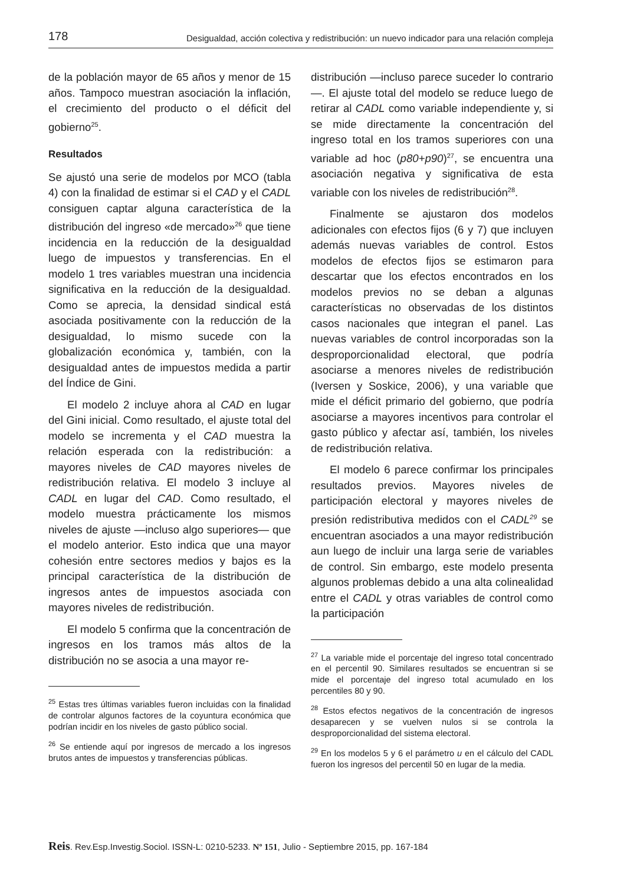178 Desigualdad, acción colectiva y redistribución: un nuevo indicador para una relación compleja
de la población mayor de 65 años y menor de 15 años. Tampoco muestran asociación la inflación, el crecimiento del producto o el déficit del gobierno<sup>25</sup>.
Resultados
Se ajustó una serie de modelos por MCO (tabla 4) con la finalidad de estimar si el CAD y el CADL consiguen captar alguna característica de la distribución del ingreso «de mercado»<sup>26</sup> que tiene incidencia en la reducción de la desigualdad luego de impuestos y transferencias. En el modelo 1 tres variables muestran una incidencia significativa en la reducción de la desigualdad. Como se aprecia, la densidad sindical está asociada positivamente con la reducción de la desigualdad, lo mismo sucede con la globalización económica y, también, con la desigualdad antes de impuestos medida a partir del Índice de Gini.
El modelo 2 incluye ahora al CAD en lugar del Gini inicial. Como resultado, el ajuste total del modelo se incrementa y el CAD muestra la relación esperada con la redistribución: a mayores niveles de CAD mayores niveles de redistribución relativa. El modelo 3 incluye al CADL en lugar del CAD. Como resultado, el modelo muestra prácticamente los mismos niveles de ajuste —incluso algo superiores— que el modelo anterior. Esto indica que una mayor cohesión entre sectores medios y bajos es la principal característica de la distribución de ingresos antes de impuestos asociada con mayores niveles de redistribución.
El modelo 5 confirma que la concentración de ingresos en los tramos más altos de la distribución no se asocia a una mayor re-
<sup>25</sup> Estas tres últimas variables fueron incluidas con la finalidad de controlar algunos factores de la coyuntura económica que podrían incidir en los niveles de gasto público social.
<sup>26</sup> Se entiende aquí por ingresos de mercado a los ingresos brutos antes de impuestos y transferencias públicas.
distribución —incluso parece suceder lo contrario—. El ajuste total del modelo se reduce luego de retirar al CADL como variable independiente y, si se mide directamente la concentración del ingreso total en los tramos superiores con una variable ad hoc (p80+p90)<sup>27</sup>, se encuentra una asociación negativa y significativa de esta variable con los niveles de redistribución<sup>28</sup>.
Finalmente se ajustaron dos modelos adicionales con efectos fijos (6 y 7) que incluyen además nuevas variables de control. Estos modelos de efectos fijos se estimaron para descartar que los efectos encontrados en los modelos previos no se deban a algunas características no observadas de los distintos casos nacionales que integran el panel. Las nuevas variables de control incorporadas son la desproporcionalidad electoral, que podría asociarse a menores niveles de redistribución (Iversen y Soskice, 2006), y una variable que mide el déficit primario del gobierno, que podría asociarse a mayores incentivos para controlar el gasto público y afectar así, también, los niveles de redistribución relativa.
El modelo 6 parece confirmar los principales resultados previos. Mayores niveles de participación electoral y mayores niveles de presión redistributiva medidos con el CADL<sup>29</sup> se encuentran asociados a una mayor redistribución aun luego de incluir una larga serie de variables de control. Sin embargo, este modelo presenta algunos problemas debido a una alta colinealidad entre el CADL y otras variables de control como la participación
<sup>27</sup> La variable mide el porcentaje del ingreso total concentrado en el percentil 90. Similares resultados se encuentran si se mide el porcentaje del ingreso total acumulado en los percentiles 80 y 90.
<sup>28</sup> Estos efectos negativos de la concentración de ingresos desaparecen y se vuelven nulos si se controla la desproporcionalidad del sistema electoral.
<sup>29</sup> En los modelos 5 y 6 el parámetro u en el cálculo del CADL fueron los ingresos del percentil 50 en lugar de la media.
Reis. Rev.Esp.Investig.Sociol. ISSN-L: 0210-5233. Nº 151, Julio - Septiembre 2015, pp. 167-184